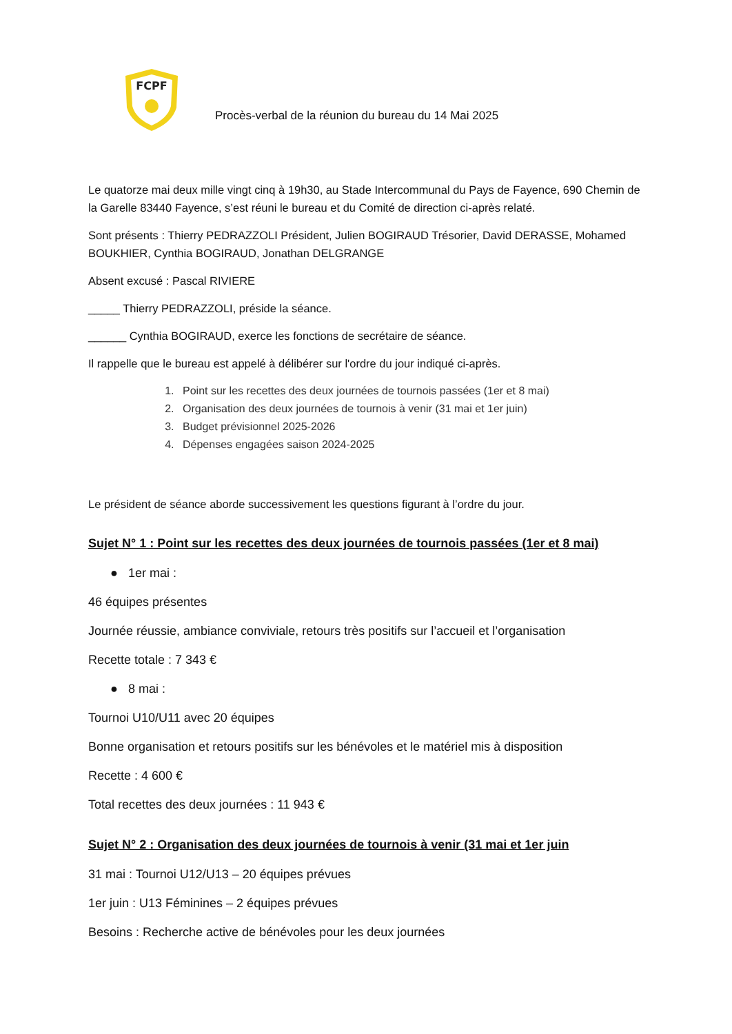FCPF
Procès-verbal de la réunion du bureau du 14 Mai 2025
Le quatorze mai deux mille vingt cinq à 19h30, au Stade Intercommunal du Pays de Fayence, 690 Chemin de la Garelle 83440 Fayence, s’est réuni le bureau et du Comité de direction ci-après relaté.
Sont présents : Thierry PEDRAZZOLI Président, Julien BOGIRAUD Trésorier, David DERASSE, Mohamed BOUKHIER, Cynthia BOGIRAUD, Jonathan DELGRANGE
Absent excusé : Pascal RIVIERE
_____ Thierry PEDRAZZOLI, préside la séance.
______ Cynthia BOGIRAUD, exerce les fonctions de secrétaire de séance.
Il rappelle que le bureau est appelé à délibérer sur l'ordre du jour indiqué ci-après.
1. Point sur les recettes des deux journées de tournois passées (1er et 8 mai)
2. Organisation des deux journées de tournois à venir (31 mai et 1er juin)
3. Budget prévisionnel 2025-2026
4. Dépenses engagées saison 2024-2025
Le président de séance aborde successivement les questions figurant à l’ordre du jour.
Sujet N° 1 : Point sur les recettes des deux journées de tournois passées (1er et 8 mai)
● 1er mai :
46 équipes présentes
Journée réussie, ambiance conviviale, retours très positifs sur l’accueil et l’organisation
Recette totale : 7 343 €
● 8 mai :
Tournoi U10/U11 avec 20 équipes
Bonne organisation et retours positifs sur les bénévoles et le matériel mis à disposition
Recette : 4 600 €
Total recettes des deux journées : 11 943 €
Sujet N° 2 : Organisation des deux journées de tournois à venir (31 mai et 1er juin
31 mai : Tournoi U12/U13 – 20 équipes prévues
1er juin : U13 Féminines – 2 équipes prévues
Besoins : Recherche active de bénévoles pour les deux journées